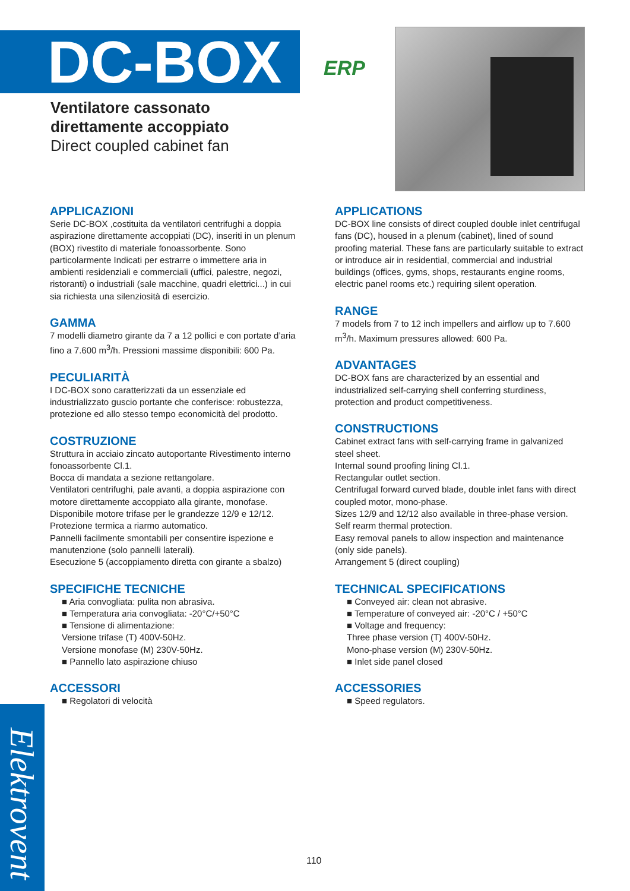DC-BOX
Ventilatore cassonato
direttamente accoppiato
Direct coupled cabinet fan
ERP
APPLICAZIONI
Serie DC-BOX ,costituita da ventilatori centrifughi a doppia aspirazione direttamente accoppiati (DC), inseriti in un plenum (BOX) rivestito di materiale fonoassorbente. Sono particolarmente Indicati per estrarre o immettere aria in ambienti residenziali e commerciali (uffici, palestre, negozi, ristoranti) o industriali (sale macchine, quadri elettrici...) in cui sia richiesta una silenziosità di esercizio.
GAMMA
7 modelli diametro girante da 7 a 12 pollici e con portate d’aria fino a 7.600 m<sup>3</sup>/h. Pressioni massime disponibili: 600 Pa.
PECULIARITÀ
I DC-BOX sono caratterizzati da un essenziale ed industrializzato guscio portante che conferisce: robustezza, protezione ed allo stesso tempo economicità del prodotto.
COSTRUZIONE
Struttura in acciaio zincato autoportante Rivestimento interno fonoassorbente Cl.1.
Bocca di mandata a sezione rettangolare.
Ventilatori centrifughi, pale avanti, a doppia aspirazione con motore direttamente accoppiato alla girante, monofase.
Disponibile motore trifase per le grandezze 12/9 e 12/12. Protezione termica a riarmo automatico.
Pannelli facilmente smontabili per consentire ispezione e manutenzione (solo pannelli laterali).
Esecuzione 5 (accoppiamento diretta con girante a sbalzo)
SPECIFICHE TECNICHE
■ Aria convogliata: pulita non abrasiva.
■ Temperatura aria convogliata: -20°C/+50°C
■ Tensione di alimentazione:
Versione trifase (T) 400V-50Hz.
Versione monofase (M) 230V-50Hz.
■ Pannello lato aspirazione chiuso
ACCESSORI
■ Regolatori di velocità
APPLICATIONS
DC-BOX line consists of direct coupled double inlet centrifugal fans (DC), housed in a plenum (cabinet), lined of sound proofing material. These fans are particularly suitable to extract or introduce air in residential, commercial and industrial buildings (offices, gyms, shops, restaurants engine rooms, electric panel rooms etc.) requiring silent operation.
RANGE
7 models from 7 to 12 inch impellers and airflow up to 7.600 m<sup>3</sup>/h. Maximum pressures allowed: 600 Pa.
ADVANTAGES
DC-BOX fans are characterized by an essential and industrialized self-carrying shell conferring sturdiness, protection and product competitiveness.
CONSTRUCTIONS
Cabinet extract fans with self-carrying frame in galvanized steel sheet.
Internal sound proofing lining Cl.1.
Rectangular outlet section.
Centrifugal forward curved blade, double inlet fans with direct coupled motor, mono-phase.
Sizes 12/9 and 12/12 also available in three-phase version. Self rearm thermal protection.
Easy removal panels to allow inspection and maintenance (only side panels).
Arrangement 5 (direct coupling)
TECHNICAL SPECIFICATIONS
■ Conveyed air: clean not abrasive.
■ Temperature of conveyed air: -20°C / +50°C
■ Voltage and frequency:
Three phase version (T) 400V-50Hz.
Mono-phase version (M) 230V-50Hz.
■ Inlet side panel closed
ACCESSORIES
■ Speed regulators.
Elektrovent
110